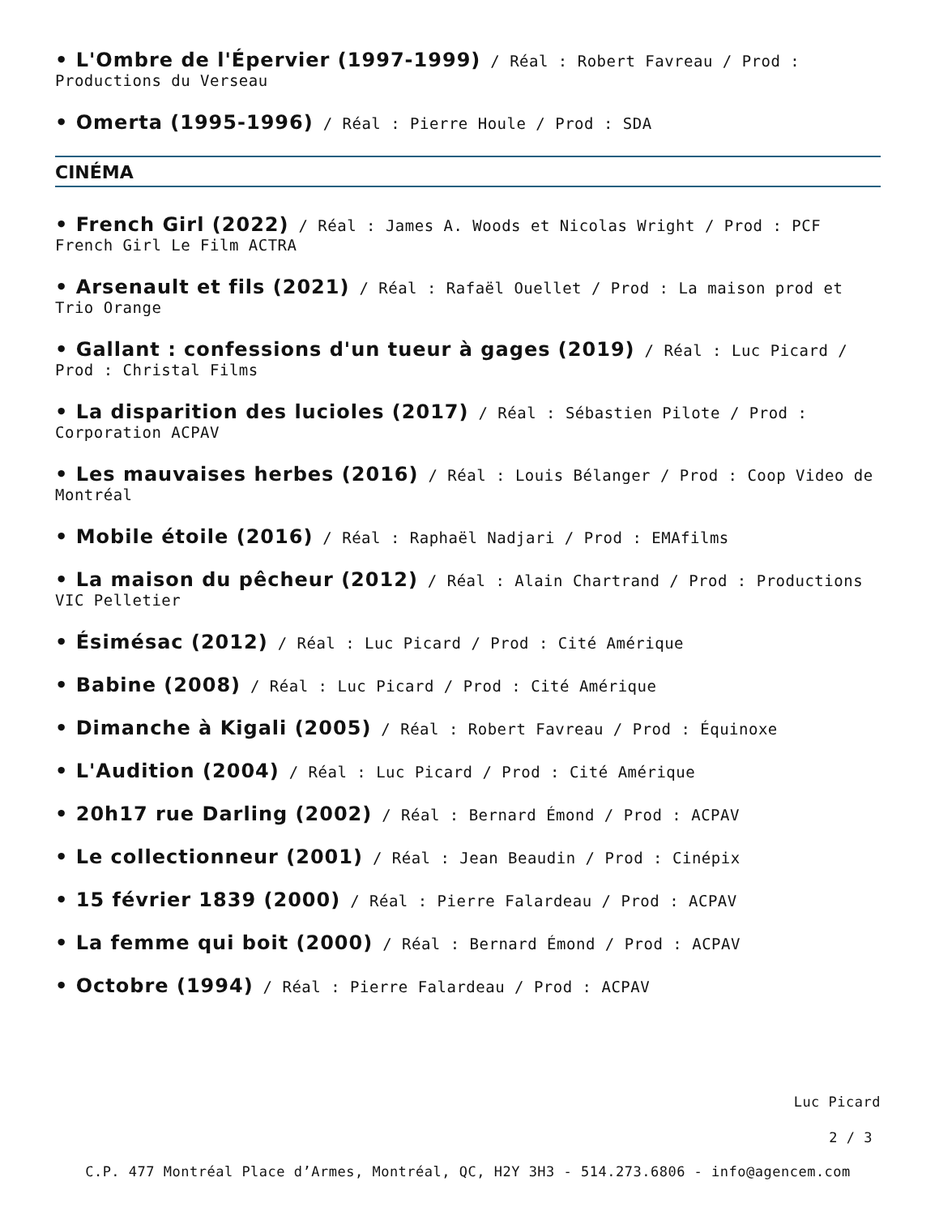• L'Ombre de l'Épervier (1997-1999) / Réal : Robert Favreau / Prod : Productions du Verseau
• Omerta (1995-1996) / Réal : Pierre Houle / Prod : SDA
CINÉMA
• French Girl (2022) / Réal : James A. Woods et Nicolas Wright / Prod : PCF French Girl Le Film ACTRA
• Arsenault et fils (2021) / Réal : Rafaël Ouellet / Prod : La maison prod et Trio Orange
• Gallant : confessions d'un tueur à gages (2019) / Réal : Luc Picard / Prod : Christal Films
• La disparition des lucioles (2017) / Réal : Sébastien Pilote / Prod : Corporation ACPAV
• Les mauvaises herbes (2016) / Réal : Louis Bélanger / Prod : Coop Video de Montréal
• Mobile étoile (2016) / Réal : Raphaël Nadjari / Prod : EMAfilms
• La maison du pêcheur (2012) / Réal : Alain Chartrand / Prod : Productions VIC Pelletier
• Ésimésac (2012) / Réal : Luc Picard / Prod : Cité Amérique
• Babine (2008) / Réal : Luc Picard / Prod : Cité Amérique
• Dimanche à Kigali (2005) / Réal : Robert Favreau / Prod : Équinoxe
• L'Audition (2004) / Réal : Luc Picard / Prod : Cité Amérique
• 20h17 rue Darling (2002) / Réal : Bernard Émond / Prod : ACPAV
• Le collectionneur (2001) / Réal : Jean Beaudin / Prod : Cinépix
• 15 février 1839 (2000) / Réal : Pierre Falardeau / Prod : ACPAV
• La femme qui boit (2000) / Réal : Bernard Émond / Prod : ACPAV
• Octobre (1994) / Réal : Pierre Falardeau / Prod : ACPAV
Luc Picard
2 / 3
C.P. 477 Montréal Place d’Armes, Montréal, QC, H2Y 3H3 - 514.273.6806 - info@agencem.com